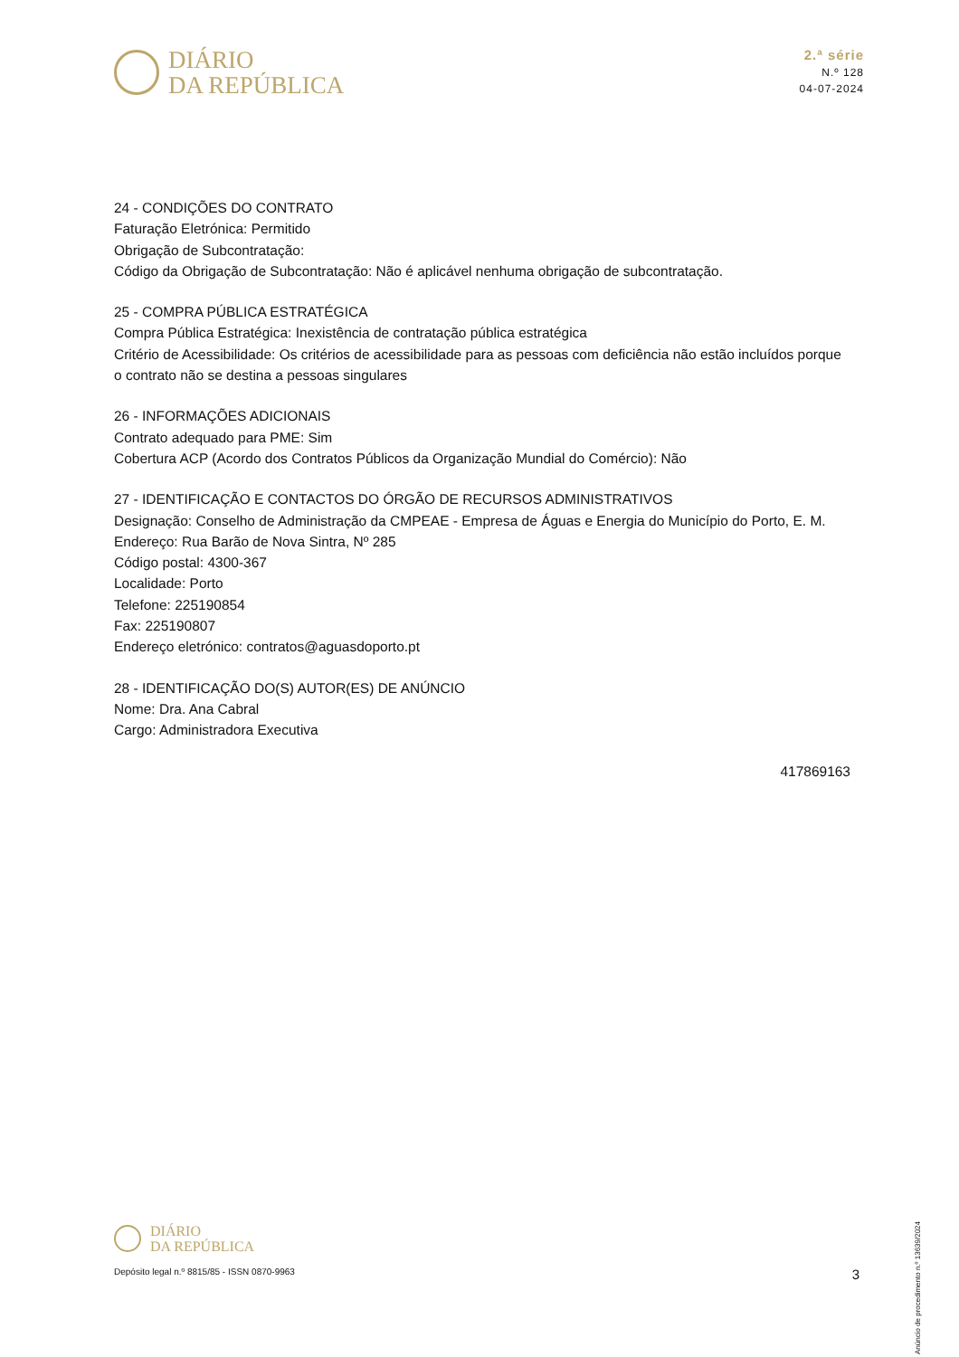DIÁRIO
DA REPÚBLICA
2.ª série
N.º 128
04-07-2024
24 - CONDIÇÕES DO CONTRATO
Faturação Eletrónica: Permitido
Obrigação de Subcontratação:
Código da Obrigação de Subcontratação: Não é aplicável nenhuma obrigação de subcontratação.
25 - COMPRA PÚBLICA ESTRATÉGICA
Compra Pública Estratégica: Inexistência de contratação pública estratégica
Critério de Acessibilidade: Os critérios de acessibilidade para as pessoas com deficiência não estão incluídos porque o contrato não se destina a pessoas singulares
26 - INFORMAÇÕES ADICIONAIS
Contrato adequado para PME: Sim
Cobertura ACP (Acordo dos Contratos Públicos da Organização Mundial do Comércio): Não
27 - IDENTIFICAÇÃO E CONTACTOS DO ÓRGÃO DE RECURSOS ADMINISTRATIVOS
Designação: Conselho de Administração da CMPEAE - Empresa de Águas e Energia do Município do Porto, E. M.
Endereço: Rua Barão de Nova Sintra, Nº 285
Código postal: 4300-367
Localidade: Porto
Telefone: 225190854
Fax: 225190807
Endereço eletrónico: contratos@aguasdoporto.pt
28 - IDENTIFICAÇÃO DO(S) AUTOR(ES) DE ANÚNCIO
Nome: Dra. Ana Cabral
Cargo: Administradora Executiva
417869163
Anúncio de procedimento n.º 13639/2024
DIÁRIO
DA REPÚBLICA
Depósito legal n.º 8815/85 - ISSN 0870-9963
3